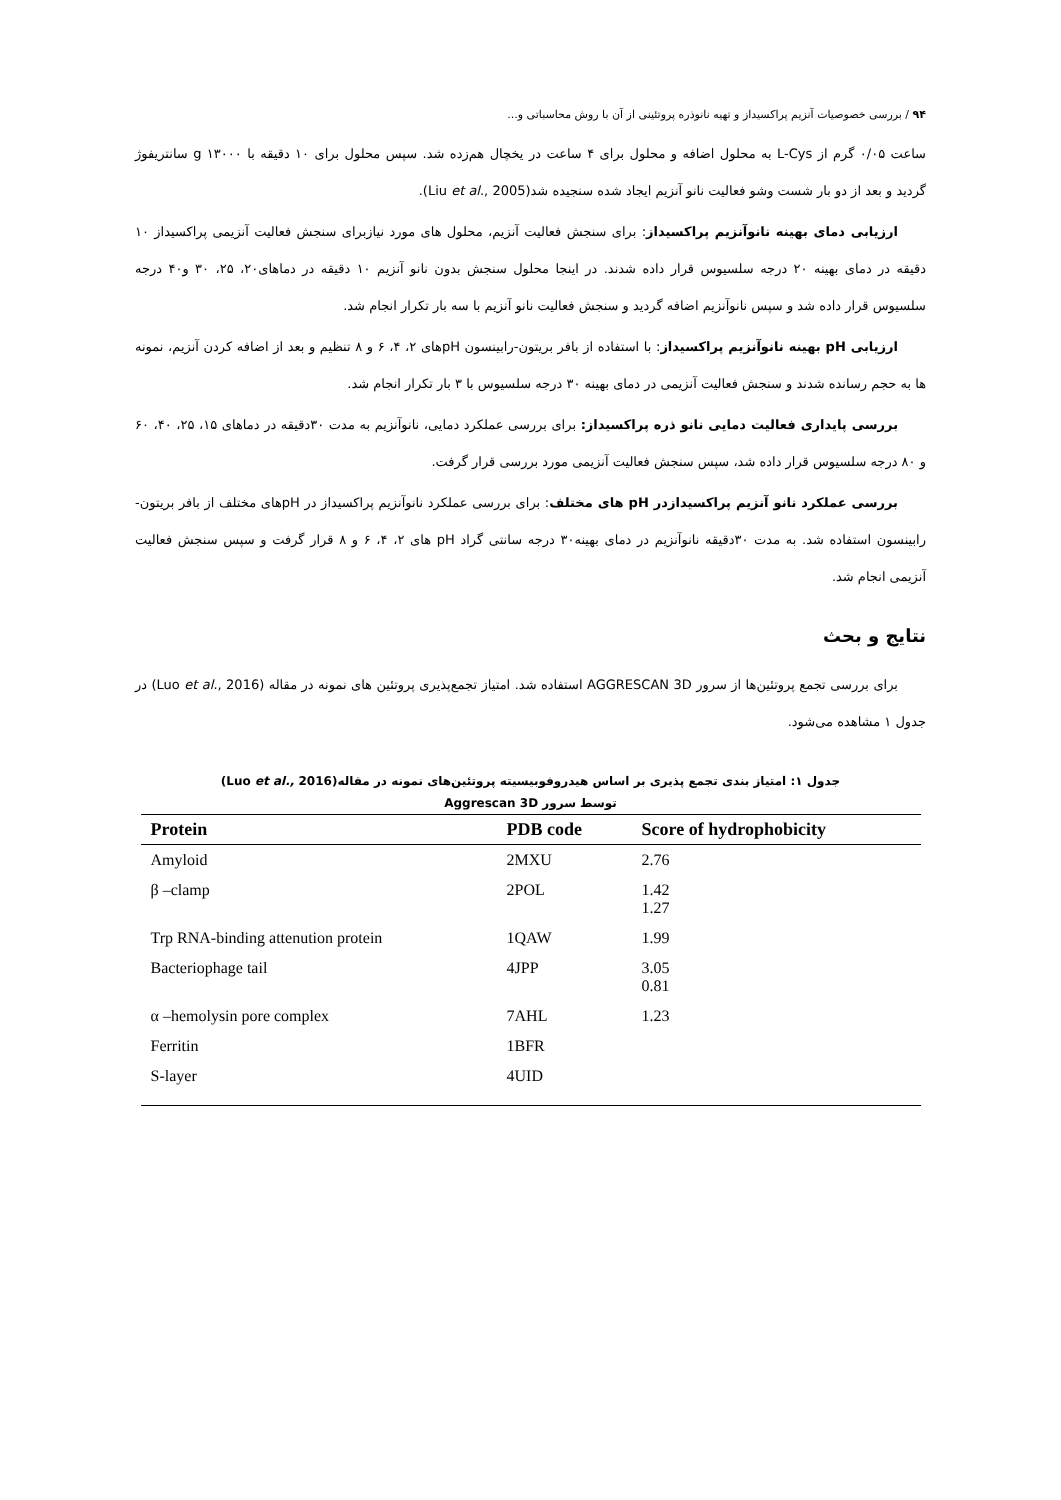۹۴ / بررسی خصوصیات آنزیم پراکسیداز و تهیه نانوذره پروتئینی از آن با روش محاسباتی و...
ساعت ۰/۰۵ گرم از L-Cys به محلول اضافه و محلول برای ۴ ساعت در یخچال هم‌زده شد. سپس محلول برای ۱۰ دقیقه با g ۱۳۰۰۰ سانتریفوژ گردید و بعد از دو بار شست وشو فعالیت نانو آنزیم ایجاد شده سنجیده شد(Liu et al., 2005).
ارزیابی دمای بهینه نانوآنزیم پراکسیداز: برای سنجش فعالیت آنزیم، محلول های مورد نیازبرای سنجش فعالیت آنزیمی پراکسیداز ۱۰ دقیقه در دمای بهینه ۲۰ درجه سلسیوس قرار داده شدند. در اینجا محلول سنجش بدون نانو آنزیم ۱۰ دقیقه در دماهای۲۰، ۲۵، ۳۰ و۴۰ درجه سلسیوس قرار داده شد و سپس نانوآنزیم اضافه گردید و سنجش فعالیت نانو آنزیم با سه بار تکرار انجام شد.
ارزیابی pH بهینه نانوآنزیم پراکسیداز: با استفاده از بافر بریتون-رابینسون pHهای ۲، ۴، ۶ و ۸ تنظیم و بعد از اضافه کردن آنزیم، نمونه ها به حجم رسانده شدند و سنجش فعالیت آنزیمی در دمای بهینه ۳۰ درجه سلسیوس با ۳ بار تکرار انجام شد.
بررسی پایداری فعالیت دمایی نانو ذره پراکسیداز: برای بررسی عملکرد دمایی، نانوآنزیم به مدت ۳۰دقیقه در دماهای ۱۵، ۲۵، ۴۰، ۶۰ و ۸۰ درجه سلسیوس قرار داده شد، سپس سنجش فعالیت آنزیمی مورد بررسی قرار گرفت.
بررسی عملکرد نانو آنزیم پراکسیدازدر pH های مختلف: برای بررسی عملکرد نانوآنزیم پراکسیداز در pHهای مختلف از بافر بریتون- رابینسون استفاده شد. به مدت ۳۰دقیقه نانوآنزیم در دمای بهینه۳۰ درجه سانتی گراد pH های ۲، ۴، ۶ و ۸ قرار گرفت و سپس سنجش فعالیت آنزیمی انجام شد.
نتایج و بحث
برای بررسی تجمع پروتئین‌ها از سرور AGGRESCAN 3D استفاده شد. امتیاز تجمع‌پذیری پروتئین های نمونه در مقاله (Luo et al., 2016) در جدول ۱ مشاهده می‌شود.
جدول ۱: امتیاز بندی تجمع پذیری بر اساس هیدروفوبیسیته پروتئین‌های نمونه در مقاله(Luo et al., 2016)
توسط سرور Aggrescan 3D
| Protein | PDB code | Score of hydrophobicity |
| --- | --- | --- |
| Amyloid | 2MXU | 2.76 |
| β –clamp | 2POL | 1.42 1.27 |
| Trp RNA-binding attenution protein | 1QAW | 1.99 |
| Bacteriophage tail | 4JPP | 3.05 0.81 |
| α –hemolysin pore complex | 7AHL | 1.23 |
| Ferritin | 1BFR | |
| S-layer | 4UID | |